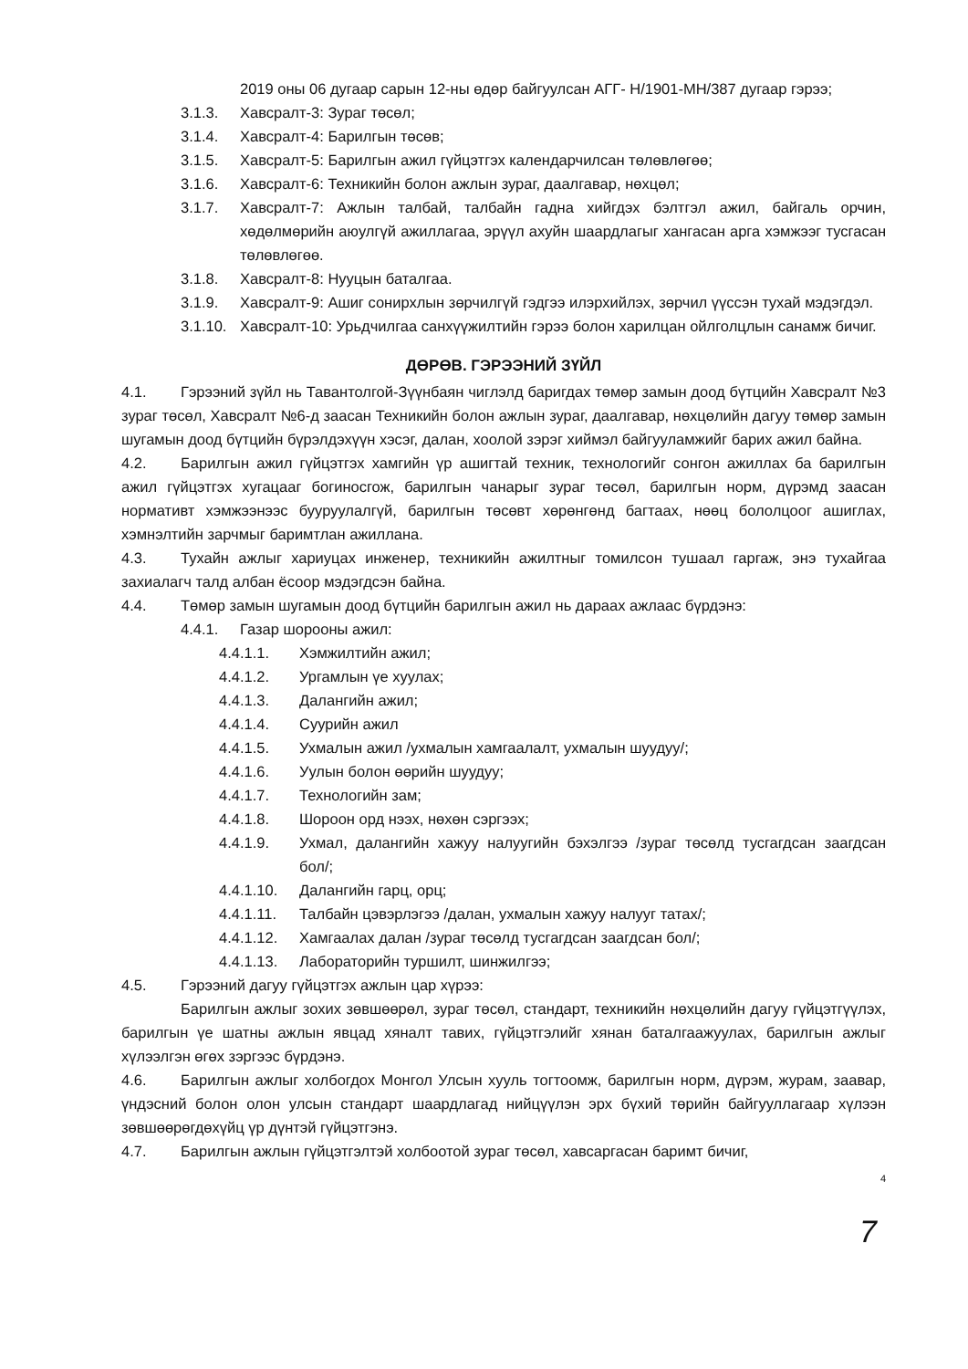2019 оны 06 дугаар сарын 12-ны өдөр байгуулсан АГГ- Н/1901-МН/387 дугаар гэрээ;
3.1.3. Хавсралт-3: Зураг төсөл;
3.1.4. Хавсралт-4: Барилгын төсөв;
3.1.5. Хавсралт-5: Барилгын ажил гүйцэтгэх календарчилсан төлөвлөгөө;
3.1.6. Хавсралт-6: Техникийн болон ажлын зураг, даалгавар, нөхцөл;
3.1.7. Хавсралт-7: Ажлын талбай, талбайн гадна хийгдэх бэлтгэл ажил, байгаль орчин, хөдөлмөрийн аюулгүй ажиллагаа, эрүүл ахуйн шаардлагыг хангасан арга хэмжээг тусгасан төлөвлөгөө.
3.1.8. Хавсралт-8: Нууцын баталгаа.
3.1.9. Хавсралт-9: Ашиг сонирхлын зөрчилгүй гэдгээ илэрхийлэх, зөрчил үүссэн тухай мэдэгдэл.
3.1.10.
Хавсралт-10: Урьдчилгаа санхүүжилтийн гэрээ болон харилцан ойлголцлын санамж бичиг.
ДӨРӨВ. ГЭРЭЭНИЙ ЗҮЙЛ
4.1. Гэрээний зүйл нь Тавантолгой-Зүүнбаян чиглэлд баригдах төмөр замын доод бүтцийн Хавсралт №3 зураг төсөл, Хавсралт №6-д заасан Техникийн болон ажлын зураг, даалгавар, нөхцөлийн дагуу төмөр замын шугамын доод бүтцийн бүрэлдэхүүн хэсэг, далан, хоолой зэрэг хиймэл байгууламжийг барих ажил байна.
4.2. Барилгын ажил гүйцэтгэх хамгийн үр ашигтай техник, технологийг сонгон ажиллах ба барилгын ажил гүйцэтгэх хугацааг богиносгож, барилгын чанарыг зураг төсөл, барилгын норм, дүрэмд заасан нормативт хэмжээнээс бууруулалгүй, барилгын төсөвт хөрөнгөнд багтаах, нөөц бололцоог ашиглах, хэмнэлтийн зарчмыг баримтлан ажиллана.
4.3. Тухайн ажлыг хариуцах инженер, техникийн ажилтныг томилсон тушаал гаргаж, энэ тухайгаа захиалагч талд албан ёсоор мэдэгдсэн байна.
4.4. Төмөр замын шугамын доод бүтцийн барилгын ажил нь дараах ажлаас бүрдэнэ:
4.4.1. Газар шорооны ажил:
4.4.1.1. Хэмжилтийн ажил;
4.4.1.2. Ургамлын үе хуулах;
4.4.1.3. Далангийн ажил;
4.4.1.4. Суурийн ажил
4.4.1.5. Ухмалын ажил /ухмалын хамгаалалт, ухмалын шуудуу/;
4.4.1.6. Уулын болон өөрийн шуудуу;
4.4.1.7. Технологийн зам;
4.4.1.8. Шороон орд нээх, нөхөн сэргээх;
4.4.1.9. Ухмал, далангийн хажуу налуугийн бэхэлгээ /зураг төсөлд тусгагдсан заагдсан бол/;
4.4.1.10.
Далангийн гарц, орц;
4.4.1.11.
Талбайн цэвэрлэгээ /далан, ухмалын хажуу налууг татах/;
4.4.1.12.
Хамгаалах далан /зураг төсөлд тусгагдсан заагдсан бол/;
4.4.1.13.
Лабораторийн туршилт, шинжилгээ;
4.5. Гэрээний дагуу гүйцэтгэх ажлын цар хүрээ:
Барилгын ажлыг зохих зөвшөөрөл, зураг төсөл, стандарт, техникийн нөхцөлийн дагуу гүйцэтгүүлэх, барилгын үе шатны ажлын явцад хяналт тавих, гүйцэтгэлийг хянан баталгаажуулах, барилгын ажлыг хүлээлгэн өгөх зэргээс бүрдэнэ.
4.6. Барилгын ажлыг холбогдох Монгол Улсын хууль тогтоомж, барилгын норм, дүрэм, журам, заавар, үндэсний болон олон улсын стандарт шаардлагад нийцүүлэн эрх бүхий төрийн байгууллагаар хүлээн зөвшөөрөгдөхүйц үр дүнтэй гүйцэтгэнэ.
4.7. Барилгын ажлын гүйцэтгэлтэй холбоотой зураг төсөл, хавсаргасан баримт бичиг,
4
7